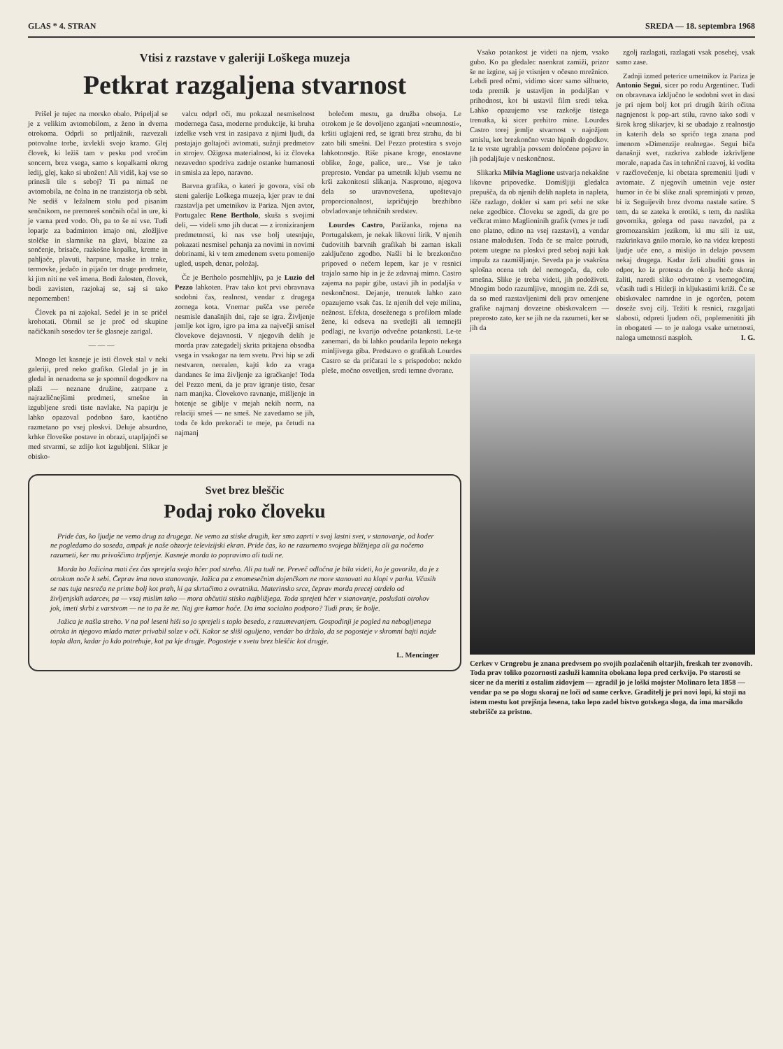GLAS * 4. STRAN SREDA — 18. septembra 1968
Vtisi z razstave v galeriji Loškega muzeja
Petkrat razgaljena stvarnost
Prišel je tujec na morsko obalo. Pripeljal se je z velikim avtomobilom, z ženo in dvema otrokoma. Odprli so prtljažnik, razvezali potovalne torbe, izvlekli svojo kramo. Glej človek, ki ležiš tam v pesku pod vročim soncem, brez vsega, samo s kopalkami okrog ledij, glej, kako si ubožen! Ali vidiš, kaj vse so prinesli tile s seboj? Ti pa nimaš ne avtomobila, ne čolna in ne tranzistorja ob sebi. Ne sediš v ležalnem stolu pod pisanim senčnikom, ne premoreš sončnih očal in ure, ki je varna pred vodo. Oh, pa to še ni vse. Tudi loparje za badminton imajo oni, zložljive stolčke in slamnike na glavi, blazine za sončenje, brisače, razkošne kopalke, kreme in pahljače, plavuti, harpune, maske in trnke, termovke, jedačo in pijačo ter druge predmete, ki jim niti ne veš imena. Bodi žalosten, človek, bodi zavisten, razjokaj se, saj si tako nepomemben!
Človek pa ni zajokal. Sedel je in se pričel krohotati. Obrnil se je proč od skupine načičkanih sosedov ter še glasneje zarigal.
— — —
Mnogo let kasneje je isti človek stal v neki galeriji, pred neko grafiko. Gledal jo je in gledal in nenadoma se je spomnil dogodkov na plaži — neznane družine, zatrpane z najrazličnejšimi predmeti, smešne in izgubljene sredi tiste navlake. Na papirju je lahko opazoval podobno šaro, kaotično razmetano po vsej ploskvi. Deluje absurdno, krhke človeške postave in obrazi, utapljajoči se med stvarmi, se zdijo kot izgubljeni. Slikar je obisko-
valcu odprl oči, mu pokazal nesmiselnost modernega časa, moderne produkcije, ki bruha izdelke vseh vrst in zasipava z njimi ljudi, da postajajo goltajoči avtomati, sužnji predmetov in strojev. Ožigosa materialnost, ki iz človeka nezavedno spodriva zadnje ostanke humanosti in smisla za lepo, naravno.
Barvna grafika, o kateri je govora, visi ob steni galerije Loškega muzeja, kjer prav te dni razstavlja pet umetnikov iz Pariza. Njen avtor, Portugalec Rene Bertholo, skuša s svojimi deli, — videli smo jih ducat — z ironiziranjem predmetnosti, ki nas vse bolj utesnjuje, pokazati nesmisel pehanja za novimi in novimi dobrinami, ki v tem zmedenem svetu pomenijo ugled, uspeh, denar, položaj.
Če je Bertholo posmehljiv, pa je Luzio del Pezzo lahkoten. Prav tako kot prvi obravnava sodobni čas, realnost, vendar z drugega zornega kota. Vnemar pušča vse pereče nesmisle današnjih dni, raje se igra. Življenje jemlje kot igro, igro pa ima za največji smisel človekove dejavnosti. V njegovih delih je morda prav zategadelj skrita pritajena obsodba vsega in vsakogar na tem svetu. Prvi hip se zdi nestvaren, nerealen, kajti kdo za vraga dandanes še ima življenje za igračkanje! Toda del Pezzo meni, da je prav igranje tisto, česar nam manjka. Človekovo ravnanje, mišljenje in hotenje se giblje v mejah nekih norm, na relaciji smeš — ne smeš. Ne zavedamo se jih, toda če kdo prekorači te meje, pa četudi na najmanj
bolečem mestu, ga družba obsoja. Le otrokom je še dovoljeno zganjati »neumnosti«, kršiti uglajeni red, se igrati brez strahu, da bi zato bili smešni. Del Pezzo protestira s svojo lahkotnostjo. Riše pisane kroge, enostavne oblike, žoge, palice, ure... Vse je tako preprosto. Vendar pa umetnik kljub vsemu ne krši zakonitosti slikanja. Nasprotno, njegova dela so uravnovešena, upoštevajo proporcionalnost, izpričujejo brezhibno obvladovanje tehničnih sredstev.
Lourdes Castro, Parižanka, rojena na Portugalskem, je nekak likovni lirik. V njenih čudovitih barvnih grafikah bi zaman iskali zaključeno zgodbo. Našli bi le brezkončno pripoved o nečem lepem, kar je v resnici trajalo samo hip in je že zdavnaj mimo. Castro zajema na papir gibe, ustavi jih in podaljša v neskončnost. Dejanje, trenutek lahko zato opazujemo vsak čas. Iz njenih del veje milina, nežnost. Efekta, doseženega s profilom mlade žene, ki odseva na svetlejši ali temnejši podlagi, ne kvarijo odvečne potankosti. Le-te zanemari, da bi lahko poudarila lepoto nekega minljivega giba. Predstavo o grafikah Lourdes Castro se da pričarati le s prispodobo: nekdo pleše, močno osvetljen, sredi temne dvorane.
Svet brez bleščic
Podaj roko človeku
Pride čas, ko ljudje ne vemo drug za drugega. Ne vemo za stiske drugih, ker smo zaprti v svoj lastni svet, v stanovanje, od koder ne pogledamo do soseda, ampak je naše obzorje televizijski ekran. Pride čas, ko ne razumemo svojega bližnjega ali ga nočemo razumeti, ker mu privoščimo trpljenje. Kasneje morda to popravimo ali tudi ne.
Morda bo Jožicina mati čez čas sprejela svojo hčer pod streho. Ali pa tudi ne. Preveč odločna je bila videti, ko je govorila, da je z otrokom noče k sebi. Čeprav ima novo stanovanje. Jožica pa z enomesečnim dojenčkom ne more stanovati na klopi v parku. Včasih se nas tuja nesreča ne prime bolj kot prah, ki ga skrtačimo z ovratnika. Materinsko srce, čeprav morda precej otrdelo od življenjskih udarcev, pa — vsaj mislim tako — mora občutiti stisko najbližjega. Toda sprejeti hčer v stanovanje, poslušati otrokov jok, imeti skrbi z varstvom — ne to pa že ne. Naj gre kamor hoče. Da ima socialno podporo? Tudi prav, še bolje.
Jožica je našla streho. V na pol leseni hiši so jo sprejeli s toplo besedo, z razumevanjem. Gospodinji je pogled na nebogljenega otroka in njegovo mlado mater privabil solze v oči. Kakor se sliši oguljeno, vendar bo držalo, da se pogosteje v skromni bajti najde topla dlan, kadar jo kdo potrebuje, kot pa kje drugje. Pogosteje v svetu brez bleščic kot drugje.
L. Mencinger
Vsako potankost je videti na njem, vsako gubo. Ko pa gledalec naenkrat zamiži, prizor še ne izgine, saj je vtisnjen v očesno mrežnico. Lebdi pred očmi, vidimo sicer samo silhueto, toda premik je ustavljen in podaljšan v prihodnost, kot bi ustavil film sredi teka. Lahko opazujemo vse razkošje tistega trenutka, ki sicer prehitro mine. Lourdes Castro torej jemlje stvarnost v najožjem smislu, kot brezkončno vrsto hipnih dogodkov. Iz te vrste ugrablja povsem določene pojave in jih podaljšuje v neskončnost.
Slikarka Milvia Maglione ustvarja nekakšne likovne pripovedke. Domišljiji gledalca prepušča, da ob njenih delih napleta in napleta, išče razlago, dokler si sam pri sebi ne stke neke zgodbice. Človeku se zgodi, da gre po večkrat mimo Maglioninih grafik (vmes je tudi eno platno, edino na vsej razstavi), a vendar ostane malodušen. Toda če se malce potrudi, potem utegne na ploskvi pred seboj najti kak impulz za razmišljanje. Seveda pa je vsakršna splošna ocena teh del nemogoča, da, celo smešna. Slike je treba videti, jih podoživeti. Mnogim bodo razumljive, mnogim ne. Zdi se, da so med razstavljenimi deli prav omenjene grafike najmanj dovzetne obiskovalcem — preprosto zato, ker se jih ne da razumeti, ker se jih da
zgolj razlagati, razlagati vsak posebej, vsak samo zase.
Zadnji izmed peterice umetnikov iz Pariza je Antonio Segui, sicer po rodu Argentinec. Tudi on obravnava izključno le sodobni svet in dasi je pri njem bolj kot pri drugih štirih očitna nagnjenost k pop-art stilu, ravno tako sodi v širok krog slikarjev, ki se ubadajo z realnostjo in katerih dela so spričo tega znana pod imenom »Dimenzije realnega«. Segui biča današnji svet, razkriva zablode izkrivljene morale, napada čas in tehnični razvoj, ki vodita v razčlovečenje, ki obetata spremeniti ljudi v avtomate. Z njegovih umetnin veje oster humor in če bi slike znali spreminjati v prozo, bi iz Seguijevih brez dvoma nastale satire. S tem, da se zateka k erotiki, s tem, da naslika govornika, golega od pasu navzdol, pa z gromozanskim jezikom, ki mu sili iz ust, razkrinkava gnilo moralo, ko na videz kreposti ljudje uče eno, a mislijo in delajo povsem nekaj drugega. Kadar želi zbuditi gnus in odpor, ko iz protesta do okolja hoče skoraj žaliti, naredi sliko odvratno z vsemogočim, včasih tudi s Hitlerji in kljukastimi križi. Če se obiskovalec namrdne in je ogorčen, potem doseže svoj cilj. Težiti k resnici, razgaljati slabosti, odpreti ljudem oči, poplemenititi jih in obogateti — to je naloga vsake umetnosti, naloga umetnosti nasploh. I. G.
Cerkev v Crngrobu je znana predvsem po svojih pozlačenih oltarjih, freskah ter zvonovih. Toda prav toliko pozornosti zasluži kamnita obokana lopa pred cerkvijo. Po starosti se sicer ne da meriti z ostalim zidovjem — zgradil jo je loški mojster Molinaro leta 1858 — vendar pa se po slogu skoraj ne loči od same cerkve. Graditelj je pri novi lopi, ki stoji na istem mestu kot prejšnja lesena, tako lepo zadel bistvo gotskega sloga, da ima marsikdo stebrišče za pristno.